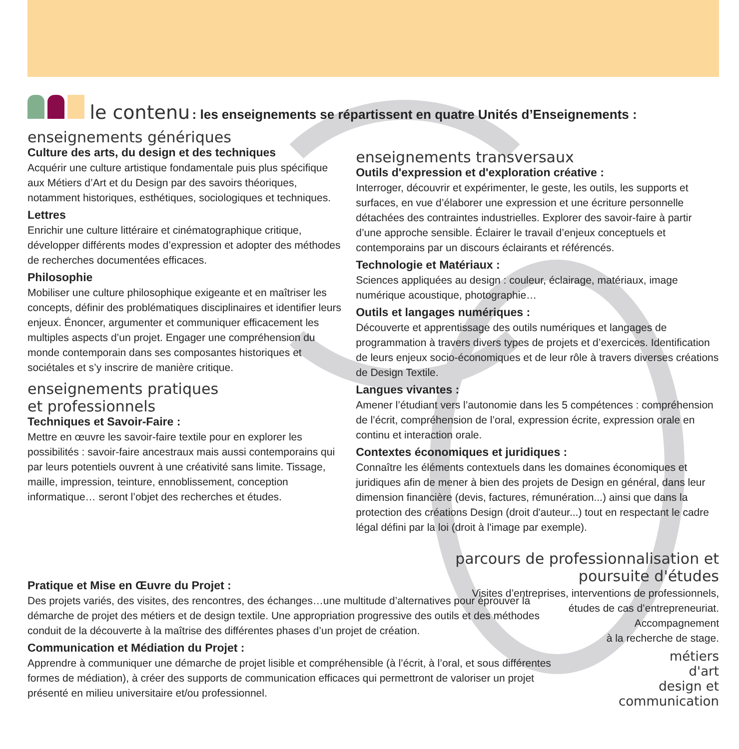le contenu : les enseignements se répartissent en quatre Unités d’Enseignements :
enseignements génériques
Culture des arts, du design et des techniques
Acquérir une culture artistique fondamentale puis plus spécifique aux Métiers d’Art et du Design par des savoirs théoriques, notamment historiques, esthétiques, sociologiques et techniques.
Lettres
Enrichir une culture littéraire et cinématographique critique, développer différents modes d’expression et adopter des méthodes de recherches documentées efficaces.
Philosophie
Mobiliser une culture philosophique exigeante et en maîtriser les concepts, définir des problématiques disciplinaires et identifier leurs enjeux. Énoncer, argumenter et communiquer efficacement les multiples aspects d’un projet. Engager une compréhension du monde contemporain dans ses composantes historiques et sociétales et s’y inscrire de manière critique.
enseignements pratiques
et professionnels
Techniques et Savoir-Faire :
Mettre en œuvre les savoir-faire textile pour en explorer les possibilités : savoir-faire ancestraux mais aussi contemporains qui par leurs potentiels ouvrent à une créativité sans limite. Tissage, maille, impression, teinture, ennoblissement, conception informatique… seront l’objet des recherches et études.
enseignements transversaux
Outils d'expression et d'exploration créative :
Interroger, découvrir et expérimenter, le geste, les outils, les supports et surfaces, en vue d’élaborer une expression et une écriture personnelle détachées des contraintes industrielles. Explorer des savoir-faire à partir d’une approche sensible. Éclairer le travail d’enjeux conceptuels et contemporains par un discours éclairants et référencés.
Technologie et Matériaux :
Sciences appliquées au design : couleur, éclairage, matériaux, image numérique acoustique, photographie…
Outils et langages numériques :
Découverte et apprentissage des outils numériques et langages de programmation à travers divers types de projets et d’exercices. Identification de leurs enjeux socio-économiques et de leur rôle à travers diverses créations de Design Textile.
Langues vivantes :
Amener l’étudiant vers l’autonomie dans les 5 compétences : compréhension de l’écrit, compréhension de l’oral, expression écrite, expression orale en continu et interaction orale.
Contextes économiques et juridiques :
Connaître les éléments contextuels dans les domaines économiques et juridiques afin de mener à bien des projets de Design en général, dans leur dimension financière (devis, factures, rémunération...) ainsi que dans la protection des créations Design (droit d'auteur...) tout en respectant le cadre légal défini par la loi (droit à l'image par exemple).
parcours de professionnalisation et
poursuite d'études
Visites d’entreprises, interventions de professionnels,
études de cas d’entrepreneuriat.
Accompagnement
à la recherche de stage.
Pratique et Mise en Œuvre du Projet :
Des projets variés, des visites, des rencontres, des échanges…une multitude d’alternatives pour éprouver la démarche de projet des métiers et de design textile. Une appropriation progressive des outils et des méthodes conduit de la découverte à la maîtrise des différentes phases d’un projet de création.
Communication et Médiation du Projet :
Apprendre à communiquer une démarche de projet lisible et compréhensible (à l’écrit, à l’oral, et sous différentes formes de médiation), à créer des supports de communication efficaces qui permettront de valoriser un projet présenté en milieu universitaire et/ou professionnel.
métiers
d'art
design et
communication